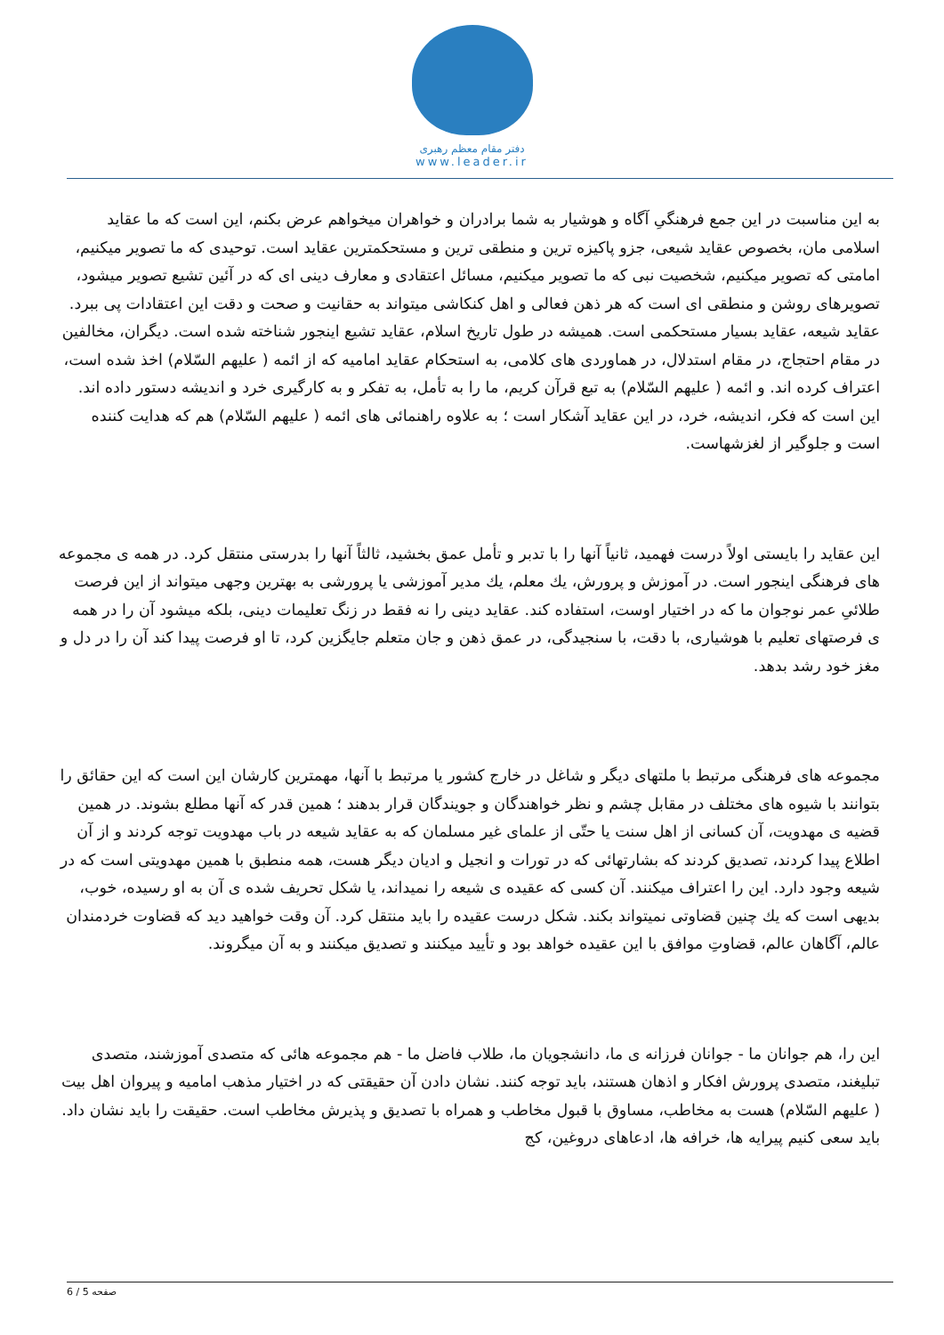دفتر مقام معظم رهبری
www.leader.ir
به این مناسبت در این جمع فرهنگیِ آگاه و هوشیار به شما برادران و خواهران میخواهم عرض بکنم، این است که ما عقاید اسلامی مان، بخصوص عقاید شیعی، جزو پاکیزه ترین و منطقی ترین و مستحکمترین عقاید است. توحیدی که ما تصویر میکنیم، امامتی که تصویر میکنیم، شخصیت نبی که ما تصویر میکنیم، مسائل اعتقادی و معارف دینی ای که در آئین تشیع تصویر میشود، تصویرهای روشن و منطقی ای است که هر ذهن فعالی و اهل کنکاشی میتواند به حقانیت و صحت و دقت این اعتقادات پی ببرد. عقاید شیعه، عقاید بسیار مستحکمی است. همیشه در طول تاریخ اسلام، عقاید تشیع اینجور شناخته شده است. دیگران، مخالفین در مقام احتجاج، در مقام استدلال، در هماوردی های کلامی، به استحکام عقاید امامیه که از ائمه ( علیهم السّلام) اخذ شده است، اعتراف کرده اند. و ائمه ( علیهم السّلام) به تبع قرآن کریم، ما را به تأمل، به تفکر و به کارگیری خرد و اندیشه دستور داده اند. این است که فکر، اندیشه، خرد، در این عقاید آشکار است ؛ به علاوه راهنمائی های ائمه ( علیهم السّلام) هم که هدایت کننده است و جلوگیر از لغزشهاست.
این عقاید را بایستی اولاً درست فهمید، ثانیاً آنها را با تدبر و تأمل عمق بخشید، ثالثاً آنها را بدرستی منتقل کرد. در همه ی مجموعه های فرهنگی اینجور است. در آموزش و پرورش، یك معلم، یك مدیر آموزشی یا پرورشی به بهترین وجهی میتواند از این فرصت طلائیِ عمر نوجوان ما که در اختیار اوست، استفاده کند. عقاید دینی را نه فقط در زنگ تعلیمات دینی، بلکه میشود آن را در همه ی فرصتهای تعلیم با هوشیاری، با دقت، با سنجیدگی، در عمق ذهن و جان متعلم جایگزین کرد، تا او فرصت پیدا کند آن را در دل و مغز خود رشد بدهد.
مجموعه های فرهنگی مرتبط با ملتهای دیگر و شاغل در خارج کشور یا مرتبط با آنها، مهمترین کارشان این است که این حقائق را بتوانند با شیوه های مختلف در مقابل چشم و نظر خواهندگان و جویندگان قرار بدهند ؛ همین قدر که آنها مطلع بشوند. در همین قضیه ی مهدویت، آن کسانی از اهل سنت یا حتّی از علمای غیر مسلمان که به عقاید شیعه در باب مهدویت توجه کردند و از آن اطلاع پیدا کردند، تصدیق کردند که بشارتهائی که در تورات و انجیل و ادیان دیگر هست، همه منطبق با همین مهدویتی است که در شیعه وجود دارد. این را اعتراف میکنند. آن کسی که عقیده ی شیعه را نمیداند، یا شکل تحریف شده ی آن به او رسیده، خوب، بدیهی است که یك چنین قضاوتی نمیتواند بکند. شکل درست عقیده را باید منتقل کرد. آن وقت خواهید دید که قضاوت خردمندان عالم، آگاهان عالم، قضاوتِ موافق با این عقیده خواهد بود و تأیید میکنند و تصدیق میکنند و به آن میگروند.
این را، هم جوانان ما - جوانان فرزانه ی ما، دانشجویان ما، طلاب فاضل ما - هم مجموعه هائی که متصدی آموزشند، متصدی تبلیغند، متصدی پرورش افکار و اذهان هستند، باید توجه کنند. نشان دادن آن حقیقتی که در اختیار مذهب امامیه و پیروان اهل بیت ( علیهم السّلام) هست به مخاطب، مساوق با قبول مخاطب و همراه با تصدیق و پذیرش مخاطب است. حقیقت را باید نشان داد. باید سعی کنیم پیرایه ها، خرافه ها، ادعاهای دروغین، کج
صفحه 5 / 6